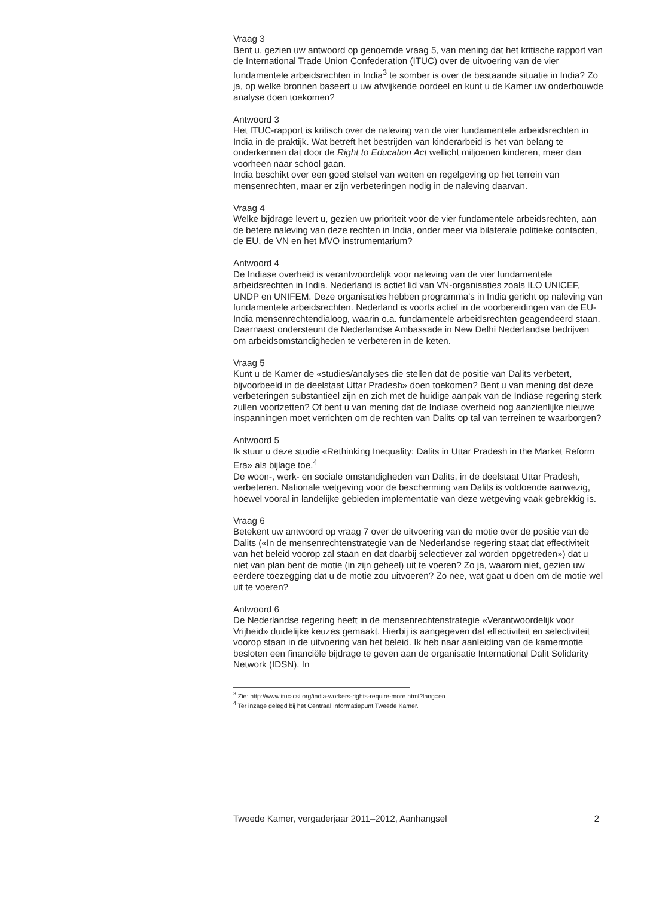Vraag 3
Bent u, gezien uw antwoord op genoemde vraag 5, van mening dat het kritische rapport van de International Trade Union Confederation (ITUC) over de uitvoering van de vier fundamentele arbeidsrechten in India<sup>3</sup> te somber is over de bestaande situatie in India? Zo ja, op welke bronnen baseert u uw afwijkende oordeel en kunt u de Kamer uw onderbouwde analyse doen toekomen?
Antwoord 3
Het ITUC-rapport is kritisch over de naleving van de vier fundamentele arbeidsrechten in India in de praktijk. Wat betreft het bestrijden van kinderarbeid is het van belang te onderkennen dat door de Right to Education Act wellicht miljoenen kinderen, meer dan voorheen naar school gaan.
India beschikt over een goed stelsel van wetten en regelgeving op het terrein van mensenrechten, maar er zijn verbeteringen nodig in de naleving daarvan.
Vraag 4
Welke bijdrage levert u, gezien uw prioriteit voor de vier fundamentele arbeidsrechten, aan de betere naleving van deze rechten in India, onder meer via bilaterale politieke contacten, de EU, de VN en het MVO instrumentarium?
Antwoord 4
De Indiase overheid is verantwoordelijk voor naleving van de vier fundamentele arbeidsrechten in India. Nederland is actief lid van VN-organisaties zoals ILO UNICEF, UNDP en UNIFEM. Deze organisaties hebben programma’s in India gericht op naleving van fundamentele arbeidsrechten. Nederland is voorts actief in de voorbereidingen van de EU-India mensenrechtendialoog, waarin o.a. fundamentele arbeidsrechten geagendeerd staan.
Daarnaast ondersteunt de Nederlandse Ambassade in New Delhi Nederlandse bedrijven om arbeidsomstandigheden te verbeteren in de keten.
Vraag 5
Kunt u de Kamer de «studies/analyses die stellen dat de positie van Dalits verbetert, bijvoorbeeld in de deelstaat Uttar Pradesh» doen toekomen? Bent u van mening dat deze verbeteringen substantieel zijn en zich met de huidige aanpak van de Indiase regering sterk zullen voortzetten? Of bent u van mening dat de Indiase overheid nog aanzienlijke nieuwe inspanningen moet verrichten om de rechten van Dalits op tal van terreinen te waarborgen?
Antwoord 5
Ik stuur u deze studie «Rethinking Inequality: Dalits in Uttar Pradesh in the Market Reform Era» als bijlage toe.<sup>4</sup>
De woon-, werk- en sociale omstandigheden van Dalits, in de deelstaat Uttar Pradesh, verbeteren. Nationale wetgeving voor de bescherming van Dalits is voldoende aanwezig, hoewel vooral in landelijke gebieden implementatie van deze wetgeving vaak gebrekkig is.
Vraag 6
Betekent uw antwoord op vraag 7 over de uitvoering van de motie over de positie van de Dalits («In de mensenrechtenstrategie van de Nederlandse regering staat dat effectiviteit van het beleid voorop zal staan en dat daarbij selectiever zal worden opgetreden») dat u niet van plan bent de motie (in zijn geheel) uit te voeren? Zo ja, waarom niet, gezien uw eerdere toezegging dat u de motie zou uitvoeren? Zo nee, wat gaat u doen om de motie wel uit te voeren?
Antwoord 6
De Nederlandse regering heeft in de mensenrechtenstrategie «Verantwoordelijk voor Vrijheid» duidelijke keuzes gemaakt. Hierbij is aangegeven dat effectiviteit en selectiviteit voorop staan in de uitvoering van het beleid. Ik heb naar aanleiding van de kamermotie besloten een financiële bijdrage te geven aan de organisatie International Dalit Solidarity Network (IDSN). In
<sup>3</sup> Zie: http://www.ituc-csi.org/india-workers-rights-require-more.html?lang=en
<sup>4</sup> Ter inzage gelegd bij het Centraal Informatiepunt Tweede Kamer.
Tweede Kamer, vergaderjaar 2011–2012, Aanhangsel 2